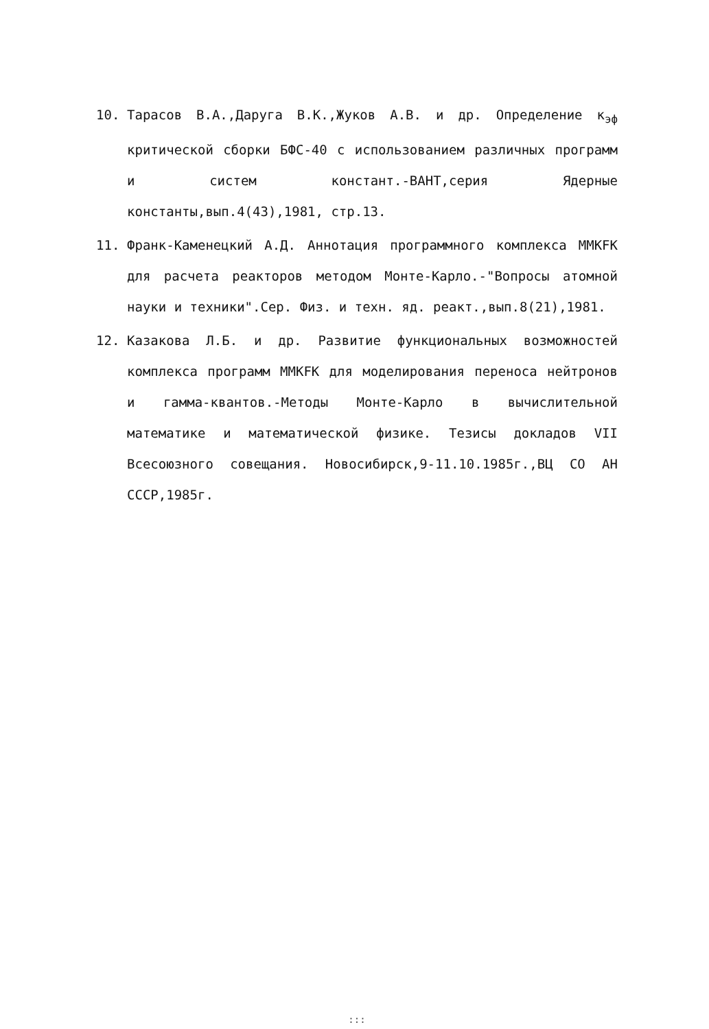10. Тарасов В.А.,Даруга В.К.,Жуков А.В. и др. Определение к<sub>эф</sub> критической сборки БФС-40 с использованием различных программ и систем констант.-ВАНТ,серия Ядерные константы,вып.4(43),1981, стр.13.
11. Франк-Каменецкий А.Д. Аннотация программного комплекса ММКFК для расчета реакторов методом Монте-Карло.-"Вопросы атомной науки и техники".Сер. Физ. и техн. яд. реакт.,вып.8(21),1981.
12. Казакова Л.Б. и др. Развитие функциональных возможностей комплекса программ ММКFК для моделирования переноса нейтронов и гамма-квантов.-Методы Монте-Карло в вычислительной математике и математической физике. Тезисы докладов VII Всесоюзного совещания. Новосибирск,9-11.10.1985г.,ВЦ СО АН СССР,1985г.
:::